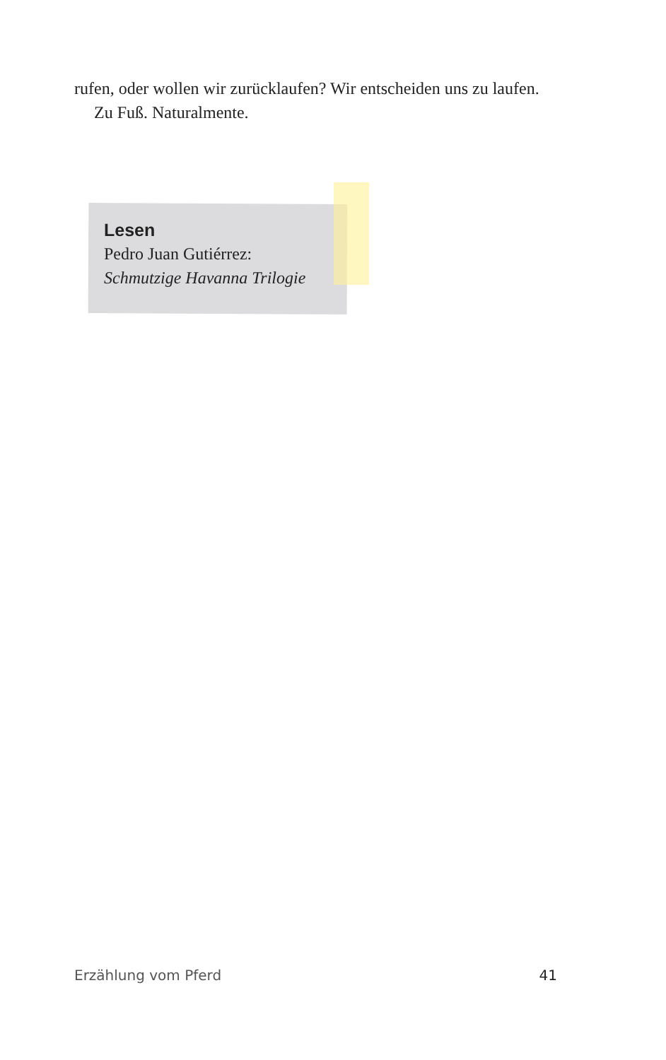rufen, oder wollen wir zurücklaufen? Wir entscheiden uns zu laufen.
Zu Fuß. Naturalmente.
Lesen
Pedro Juan Gutiérrez:
Schmutzige Havanna Trilogie
Erzählung vom Pferd 41